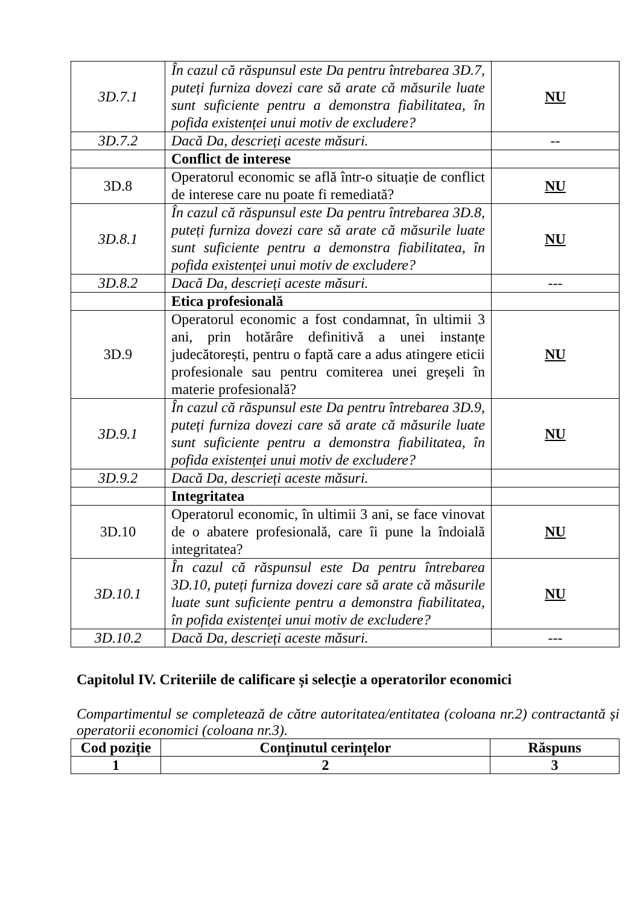| 3D.7.1 | În cazul că răspunsul este Da pentru întrebarea 3D.7, puteți furniza dovezi care să arate că măsurile luate sunt suficiente pentru a demonstra fiabilitatea, în pofida existenței unui motiv de excludere? | NU |
| 3D.7.2 | Dacă Da, descrieți aceste măsuri. | -- |
| | Conflict de interese | |
| 3D.8 | Operatorul economic se află într-o situație de conflict de interese care nu poate fi remediată? | NU |
| 3D.8.1 | În cazul că răspunsul este Da pentru întrebarea 3D.8, puteți furniza dovezi care să arate că măsurile luate sunt suficiente pentru a demonstra fiabilitatea, în pofida existenței unui motiv de excludere? | NU |
| 3D.8.2 | Dacă Da, descrieți aceste măsuri. | --- |
| | Etica profesională | |
| 3D.9 | Operatorul economic a fost condamnat, în ultimii 3 ani, prin hotărâre definitivă a unei instanțe judecătorești, pentru o faptă care a adus atingere eticii profesionale sau pentru comiterea unei greșeli în materie profesională? | NU |
| 3D.9.1 | În cazul că răspunsul este Da pentru întrebarea 3D.9, puteți furniza dovezi care să arate că măsurile luate sunt suficiente pentru a demonstra fiabilitatea, în pofida existenței unui motiv de excludere? | NU |
| 3D.9.2 | Dacă Da, descrieți aceste măsuri. | |
| | Integritatea | |
| 3D.10 | Operatorul economic, în ultimii 3 ani, se face vinovat de o abatere profesională, care îi pune la îndoială integritatea? | NU |
| 3D.10.1 | În cazul că răspunsul este Da pentru întrebarea 3D.10, puteți furniza dovezi care să arate că măsurile luate sunt suficiente pentru a demonstra fiabilitatea, în pofida existenței unui motiv de excludere? | NU |
| 3D.10.2 | Dacă Da, descrieți aceste măsuri. | --- |
Capitolul IV. Criteriile de calificare și selecție a operatorilor economici
Compartimentul se completează de către autoritatea/entitatea (coloana nr.2) contractantă și operatorii economici (coloana nr.3).
| Cod poziție | Conținutul cerințelor | Răspuns |
| 1 | 2 | 3 |